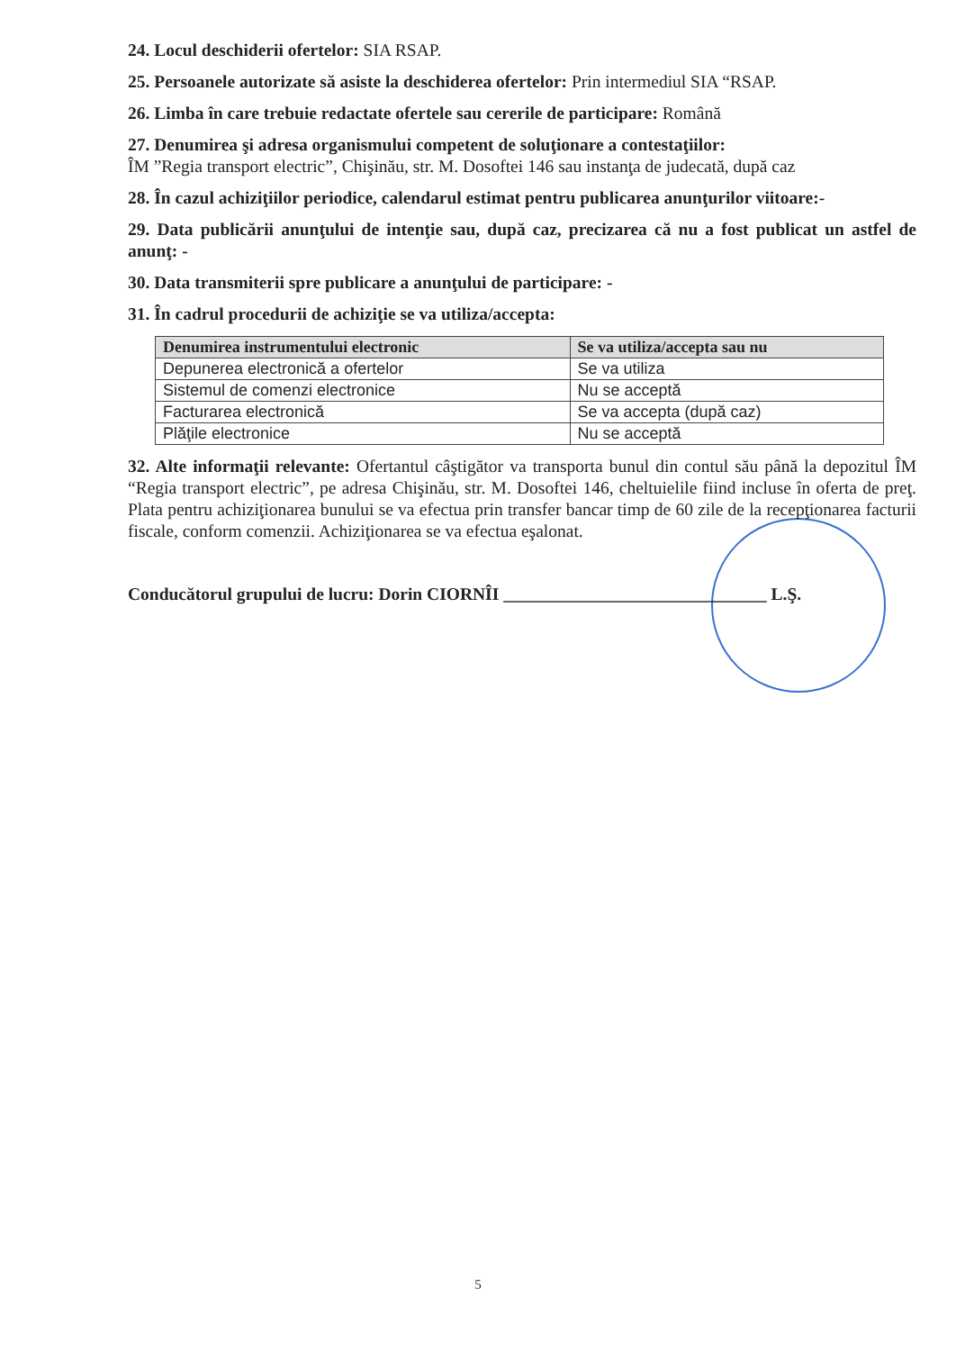24. Locul deschiderii ofertelor: SIA RSAP.
25. Persoanele autorizate să asiste la deschiderea ofertelor: Prin intermediul SIA “RSAP.
26. Limba în care trebuie redactate ofertele sau cererile de participare: Română
27. Denumirea şi adresa organismului competent de soluţionare a contestaţiilor:
ÎM ”Regia transport electric”, Chişinău, str. M. Dosoftei 146 sau instanţa de judecată, după caz
28. În cazul achiziţiilor periodice, calendarul estimat pentru publicarea anunţurilor viitoare:-
29. Data publicării anunţului de intenţie sau, după caz, precizarea că nu a fost publicat un astfel de anunţ: -
30. Data transmiterii spre publicare a anunţului de participare: -
31. În cadrul procedurii de achiziţie se va utiliza/accepta:
| Denumirea instrumentului electronic | Se va utiliza/accepta sau nu |
| --- | --- |
| Depunerea electronică a ofertelor | Se va utiliza |
| Sistemul de comenzi electronice | Nu se acceptă |
| Facturarea electronică | Se va accepta (după caz) |
| Plăţile electronice | Nu se acceptă |
32. Alte informaţii relevante: Ofertantul câştigător va transporta bunul din contul său până la depozitul ÎM “Regia transport electric”, pe adresa Chişinău, str. M. Dosoftei 146, cheltuielile fiind incluse în oferta de preţ. Plata pentru achiziţionarea bunului se va efectua prin transfer bancar timp de 60 zile de la recepţionarea facturii fiscale, conform comenzii. Achiziţionarea se va efectua eşalonat.
Conducătorul grupului de lucru: Dorin CIORNÎI ______________________________ L.Ş.
5